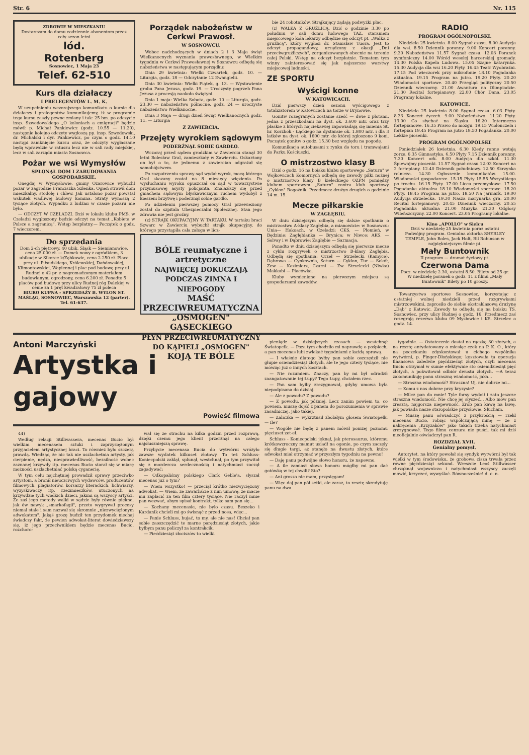Str. 6 Nr. 115
ZDROWIE W MIESZKANIU
Dostarczam do domu codziennie abonentom przez cały sezon letni
lód.
Rotenberg
Sosnowiec, 1 Maja 23
Telef. 62-510
Kurs dla działaczy
I PRELEGENTÓW L. M. K.
W uzupełnieniu wczorajszego komunikatu o kursie dla działaczy i prelegentów komunikujemy, iż w programie tego kursu zaszły pewne zmiany i tak: 25 bm. po odczycie insp. Szwedowskiego „O koloniach a emigracji" będzie mówił p. Michał Pankiewicz (godz. 10.55 — 11.20), następnie kolejno odczyty wygłoszą pp. insp. Szwedowski, dr. Michalski i dyr. Pankiewicz, po czym o godz. 14.10 nastąpi zamknięcie kursu oraz, że odczyty wygłaszane będą wprawdzie w ratuszu lecz nie w sali rady miejskiej, lecz w sali zarządu miasta Sosnowca.
Pożar we wsi Wymysłów
SPŁONĄŁ DOM I ZABUDOWANIA GOSPODARSKIE.
Onegdaj w Wymysłowie, gminy Ożarowice wybuchł pożar w zagrodzie Franciszka Szlenka. Ogień strawił dom mieszkalny, stodołę i chlew. Jak ustalono pożar powstał wskutek wadliwej budowy komina. Straty wynoszą 2 tysiące złotych. Wypadku z ludźmi w czasie pożaru nie było.
— ODCZYT W CZELADZI. Dziś w lokalu klubu PMS. w Czeladzi wygłoszony będzie odczyt na temat „Kobieta w Polsce a zagranicą". Wstęp bezpłatny.— Początek o godz. 7 wieczorem.
Do sprzedania
Dom 2-ch piętrowy, 40 ubik. Śląsk — Siemianowice, cena 25.000 zł. — Domek nowy z ogródkiem, 3 ubikacje w Sikorce k/Ząbkowic, cena 2.250 zł. Place przy ul. Piłsudskiego, Królewskiej, Dańdowskiej, Klimontowskiej, Wapiennej i plac pod budowę przy ul. Rudnej o 42 pr. z nagromadzonym materiałem budowlanym, ogrodzony, cena 6.200 zł. Ponadto 5 placów pod budowę przy ulicy Rudnej róg Dalekiej w cenie za 1 pręt kwadratowy 75 zł poleca
BIURO KUPNA - SPRZEDAŻY B. WYLON ST. MAŚLĄG, SOSNOWIEC, Warszawska 12 (parter). Tel. 61-637.
Porządek nabożeństw w Cerkwi Prawosł.
W SOSNOWCU.
Wobec nadchodzących w dniach 2 i 3 Maja świąt Wielkanocnych wyznania prawosławnego, w Wielkim tygodniu w Cerkwi Prawosławnej w Sosnowcu odbędą się nabożeństwa w następującym porządku:
Dnia 29 kwietnia: Wielki Czwartek, godz. 10. — Liturgia, godz. 18 — Odczytanie 12 Ewangielii.
Dnia 30 kwietnia: Wielki Piątek, g. 13. — Wystawienie grobu Pana Jezusa, godz. 19. — Uroczysty pogrzeb Pana Jezusa z procesją naokoło świątyni.
Dnia 1 maja: Wielka Sobota, godz. 10 — Liturgia, godz. 23.30 — nabożeństwo północne, godz. 24 — uroczyste nabożeństwo Wielkanocne.
Dnia 3 Maja — drugi dzień Świąt Wielkanocnych godz. 11. — Liturgia
Z ZAWIERCIA.
Przejęty wyrokiem sądowym
PODERŻNĄŁ SOBIE GARDŁO.
Wczoraj przed sądem grodzkim w Zawierciu stanął 30 letni Bolesław Gral, zamieszkały w Zawierciu. Oskarżony on był o to, że jednemu z zawiercian odgrażał się samobójstwem.
Po rozpatrzeniu sprawy sąd wydał wyrok, mocą którego Gral skazany został na 8 miesięcy więzienia. Po wysłuchaniu wyroku opuszczał on sąd w towarzystwie przymusowej asysty policjanta. Znalazłszy się przed gmachem sądowym błyskawicznym ruchem wydobył z kieszeni brzytwę i poderżnął sobie gardło.
Po udzieleniu pierwszej pomocy Gral przewieziony został do szpitala Ubezpieczalni Społecznej. Stan jego zdrowia nie jest groźny.
(z) STRAJK OKUPACYJNY W TARTAKU. W tartaku braci Szwarc w Zawierciu wybuchł strajk okupacyjny, do którego przystąpiła cała załoga w licz-
BÓLE reumatyczne i artretyczne
NAJWIĘCEJ DOKUCZAJĄ PODCZAS ZIMNA I NIEPOGODY
MAŚĆ PRZECIWREUMATYCZNA „OSMOGEN" GĄSECKIEGO
PŁYN PRZECIWREUMATYCZNY DO KĄPIELI „OSMOGEN"
KOJĄ TE BÓLE
bie 24 robotników. Strajkujący żądają podwyżki płac.
(z) WALKA Z GRUŹLICĄ. Dziś o godzinie 3.30 po południu w sali domu ludowego TAZ. staraniem miejscowego koła lekarzy odbędzie się odczyt pt. „Walka z gruźlicą", który wygłosi dr. Stanisław Tuora. Jest to odczyt propagandowy, urządzony z okazji „Dni przeciwgruźliczych", zorganizowanych obecnie na terenie całej Polski. Wstęp na odczyt bezpłatnie. Tematem tym winny zainteresować się jak najszersze warstwy miejscowej ludności.
ZE SPORTU
Wyścigi konne
W KATOWICACH.
Dziś pierwszy dzień sezonu wyścigowego z totalizatorem w Katowicach na torze w Brynowie.
Gonitw rozegranych zostanie sześć — dwie z płotami, jedna z przeszkodami na dyst. ok. 3.600 mtr. oraz trzy płaskie z których najciekawiej zapowiadają się imienia St. hr. Korzbok - Łąckiego na dystansie ok. 1.800 mtr. i dla 3 latków na dyst. ok. 1600 mtr. do której zgłoszono 9 koni. Początek gonitw o godz. 15.30 bez względu na pogodę.
Komunikacja autobusami z rynku do toru i tramwajami do Parku Kościuszki.
O mistrzostwo klasy B
Dziś o godz. 16 na boisku klubu sportowego „Saturn" w Wojkowicach Komornych odbędą się zawody piłki nożnej o mistrzostwo klasy B kieleckiego OZPN pomiędzy klubem sportowym „Saturn" contra klub sportowy „Cyklon" Rogoźnik. Przedmecz drużyn drugich o godzinie 14 m. 15.
Mecze piłkarskie
W ZAGŁĘBIU.
W dniu dzisiejszym odbędą się dalsze spotkania o mistrzostwo A-klasy Zagłębia, a mianowicie: w Sosnowcu: Unia— Hakoach, w Czeladzi: CKS. — Płomień, w Będzinie: Zagłębianka — Brynica; w Niwce: AKS. — Solvay i w Dąbrowie: Zagłębie — Sarmacja.
Ponadto w dniu dzisiejszym odbędą się pierwsze mecze z cyklu rozgrywek o mistrzostwo B-klasy Zagłębia. Odbędą się spotkania: Orzeł — Strzelecki (Kamyce), Dąbrowa — Cynkownia, Saturn — Cyklon, Tur — Sokół, Zew — Kazimierz, Czarni — Zw. Strzelecki (Niwka) Makkabi — Placówka.
Kluby wymienione na pierwszym miejscu są gospodarzami zawodów.
RADIO
PROGRAM OGÓLNOPOLSKI.
Niedziela 25 kwietnia. 8.00 Sygnał czasu. 8.00 Audycja dla wsi. 8.50 Dziennik poranny. 9.00 Koncert poranny. 9.30 Nabożeństwo 11.57 Sygnał czasu. 12.03 Poranek symfoniczny 14.00 Wśród wesołej harcerskiej gromady. 14.30 Polska Kapela Ludowa. 15.05 Szajne katarynka. 15.30 Audycja dla wsi 16.20 Płyty. 16.45 Teatr Wyobraźni. 17.15 Pod wieczorek przy mikrofonie 18.10 Pogadanka aktualna. 19.15 Program na jutro. 19.20 Płyty. 20.20 Wiadomości sportowe. 20.40 Przegląd polityczny 20.50 Dziennik wieczorny. 21.00 Awantura na Olimpiadzie. 21.30 Recital fortepianowy. 22.00 Chór Dana. 23.05 Programy lokalne.
KATOWICE.
Niedziela 25 kwietnia 8.00 Sygnał czasu. 6.03 Płyty. 8.33 Koncert życzeń. 9.00 Nabożeństwo. 11.20 Płyty. 13.00 Co słychać na Śląsku. 16.20 Intermezzo fortepianowe. 16.35 Prawo do mózgu. 19.15 Wiolonczela i fortepian 19.45 Program na jutro 19.50 Pogadanka. 20.00 Lekkie piosenki.
PROGRAM OGÓLNOPOLSKI
Poniedziałek 26 kwietnia. 6.30 Kiedy ranne wstają zorze. 6.35 Gimnastyka. 6.50 Płyty 7.15 Dziennik poranny. 7.30 Koncert ork. 8.00 Audycja dla szkół. 11.30 Śpiewajmy piosenki. 11.57 Sygnał czasu 12.03 Koncert na 2 fortepiany. 12.40 Dziennik południowy. 12.50 Skrzynka rolnicza. 14.30 Ogłoszenie komunikatów. 15.00. Wiadomości gospodarcze. 15.15 Płyty 15.55 Wszystkiego po trochu. 16.15 Płyty. 17.00 Licea przemysłowe. 17.50 Pogadanka aktualna 18.10 Wiadomości sportowe. 18.20 Płyty. 18.45 Program na jutro. 18.50 Na jarmark. 19.00 Audycja strzelecka. 19.30 Nasza marynarka gra. 20.00 Recital fortepianowy. 20.45 Dziennik wieczorny. 20.55 Pogadanka aktualna 21.00 Muzyka 21.30 Odgłosy Wileńszczyzny. 22.00 Koncert. 23.05 Programy lokalne.
Kino „APOLLO" w Sielcu
Dziś w niedzielę 25 kwietnia poraz ostatni
Podwójny program. Genialna aktorka SHYRLEY TEMPLE, John Boles, Jack Holt, Bil Robinson w najpiękniejszym filmie pt.
Mały Buntownik
II program — dramat życiowy pt.
Czerwona Dama
Pocz. w niedzielę 2.30, ostatni 8.50. Bilety od 25 gr.
W niedzielę poranek o godz. 11 z filmu „Mały Buntownik" Bilety po 10 groszy.
Towarzystwo sportowe Sosnowiec, korzystając z ostatniej wolnej niedzieli przed rozgrywkami mistrzowskimi, zaprosiło do siebie ekstraklasową drużynę „Dąb" z Katowic. Zawody te odbędą się na boisku TS. Sosnowiec, przy ulicy Rudnej o godz. 16. Przedmecz zaś rozegrają rezerwa klubu 09 Mysłowice i KS. Strzelec o godz. 14.
Antoni Marczyński
Artystka i gajowy
Powieść filmowa
44)
Według relacji Stillwassera, mecenas Bucio był wielkim mecenasem sztuki i zaprzysiężonym przyjacielem artystycznej braci. To również było szczerą prawdą. Wiedząc, że nic tak nie uszlachetnia artysty, jak cierpienie, nędza, niesprawiedliwość, bezsilność wobec zaznanej krzywdy itp. mecenas Bucio starał się w miarę możności uszlachetniać polską cyganerię.
W tym celu najchętniej prowadził sprawy przeciwko artystom, a bronił nieuczciwych wydawców, producentów filmowych, plagiatorów, korsarzy literackich, lichwiarzy, wyzyskiwaczy itp. rzezimieszków, utuczonych na krzywdzie tych wielkich dzieci, jakimi są wszyscy artyści. Że zaś jego metody walki w sądzie były równie piękne, jak ów nawyk „smarkofagii", przeto wygrywał procesy niemal stale i sam nazwał się skromnie „niezwyciężonym adwokatem". Jakąś grozę budził ten przydomek niechaj świadczy fakt, że pewien adwokat-literat dowiedziawszy się, iż jego przeciwnikiem będzie mecenas Bucio, rozchoro-
wał się ze strachu na kilka godzin przed rozprawą, dzięki czemu jego klient przerżnął na całego najsłuszniejszą sprawę.
Przybycie mecenasa Bucia do wytwórni wróżyło zawsze wydatek kilkuset złotowy. To też Schluss-Koniecpolski zaklął, splunął, westchnął, po tym przywitał się z mordercza serdecznością i natychmiast zaczął zagadywać:
— Odkopaliśmy polskiego Clark Geble'a, słyszał mecenas już o tym?
— Wiem wszystko! — przeciął krótko niezwyciężony adwokat. — Wiem, że zawarliście z nim umowę, że macie mu zapłacić za ten film cztery tysiące. Nie raczył mnie pan wezwać, abym spisał kontrakt, tylko sam pan się...
— Kochany mecenasie, nie było czasu. Beszeko i Kardanik chcieli mi go świsnąć z przed nosa, więc...
— Panie Schluss, bujać, to my, ale nie nas! Chciał pan sobie zaoszczędzić te marne parędziesiąt złotych, jakie byłbym panu policzył za kontrakcik.
— Piećdziesiąt złociszów to wielki
pieniądz w dzisiejszych czasach — westchnął Światopełk. — Poza tym chodziło mi naprawdę o pośpiech, a pan mecenas lubi zwlekać tygodniami z każdą sprawą.
— I właśnie dlatego byłby pan sobie oszczędził nie głupie osiemdziesiąt złotych, ale te jego cztery tysiące, nie mówiąc już o innych kosztach.
— Nie rozumiem. Znaczy, pan by mi był odradził zaangażowanie tej Łupy? Tego Łupy, chciałem rzec.
— Pan sam byłby zrezygnował, gdyby umowa była niepodpisana do dzisiaj.
— Ale z powodu? Z powodu?
— Z powodu, jak później. Lecz zanim powiem to, co powiem, muszę dojść z panem do porozumienia w sprawie zasadniczej, jako takiej.
— Zaliczka — wykrztusił zbolałym głosem Światopełk. — Ile?
— Wogóle nie będę z panem mówił poniżej poziomu pięciuset zet-eł.
Schluss - Koniecpolski jęknął, jak pterosaurus, któremu krótkowzroczny mamut usiadł na ogonie, po czym zaczęły się długie targi, aż stanęło na dwustu złotych, które adwokat miał otrzymać w przyszłym tygodniu na pewno!
— Daję panu podwójne słowo honoru, że napewno.
— A ile zamiast słowa honoru mógłby mi pan dać gotówką w tej chwili? Sto?
— Ani grosza nie mam, przysięgam!
— Więc daj pan pół setki, ale zaraz, to resztę skredytuję panu na dwa
tygodnie. — Ostatecznie dostał na rączkę 30 złotych, a na resztę antydatowany o miesiąc czek na P. K. O., który na poczekaniu zdyskontował u cichego wspólnika wytwórni, p. Finger-Dłońskiego; kosztowała ta operacja finansowa zaledwie pięćdziesiąt złotych, czyli mecenas Bucio otrzymał w sumie efektywnie sto osiemdziesiąt pięć złotych, a pokwitował odbiór dwustu złotych. —A teraz zakomunikuję ponu straszną wiadomość, jaka...
— Straszna wiadomość? Straszna! Uj, nie dobrze mi...
— Komu z nas dobrze przy kryzysie?
— Milcz pan do mnie! Tyle forsy wydoił i zato jeszcze straszna wiadomość. Nie chcę jej słyszeć... Albo mów pan zresztą, najgorsza niepewność. Zrób pan kawę na ławę, jak powiada nasze staropolskie przysłowie. Słucham.
— Muszę panu oświadczyć z przykrością — rzekł mecenas Bucio, robiąc współczującą minę — że z nakręcenia „Krzyżaków" jako takich trzeba natychmiast zrezygnować. Tego filmu cenzura nie puści, tak mi dziś nieoficjalnie oświadczył pan R.
ROZDZIAŁ XVII.
Genialny pomysł.
Autorytet, na który powołał się syndyk wytwórni był tak wielki w tym środowisku, że grobowa cisza trwała przez równe pięćdziesiąt sekund. Wreszcie Leoś Stillwasser chrząknął wojowniczo i natychmiast wszyscy zaczęli mówić, krzyczeć, wywyślać. Równocześnie! d. c. n.